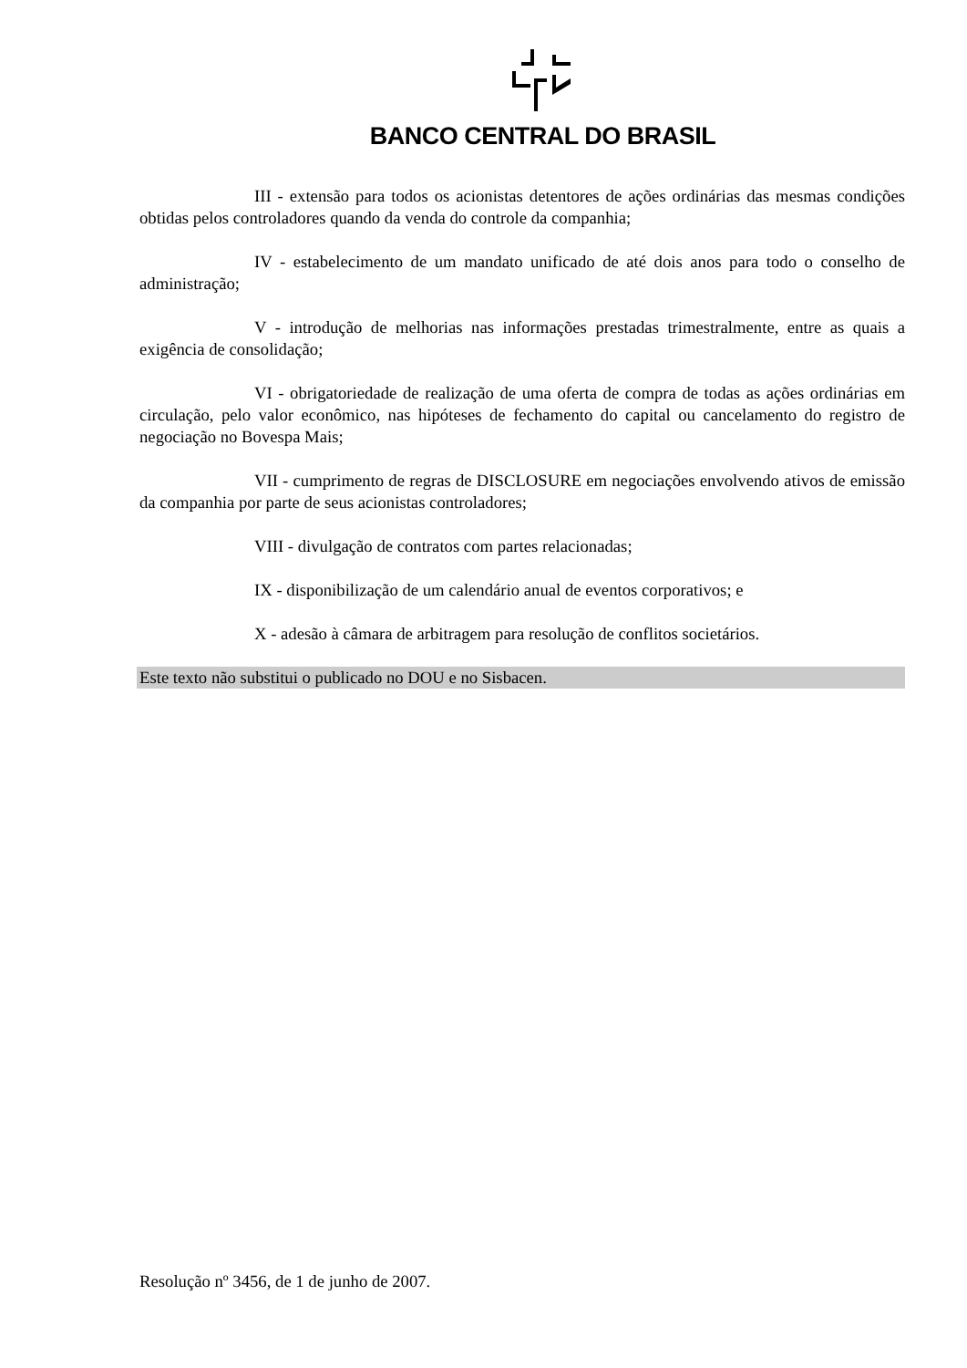BANCO CENTRAL DO BRASIL
III - extensão para todos os acionistas detentores de ações ordinárias das mesmas condições obtidas pelos controladores quando da venda do controle da companhia;
IV - estabelecimento de um mandato unificado de até dois anos para todo o conselho de administração;
V - introdução de melhorias nas informações prestadas trimestralmente, entre as quais a exigência de consolidação;
VI - obrigatoriedade de realização de uma oferta de compra de todas as ações ordinárias em circulação, pelo valor econômico, nas hipóteses de fechamento do capital ou cancelamento do registro de negociação no Bovespa Mais;
VII - cumprimento de regras de DISCLOSURE em negociações envolvendo ativos de emissão da companhia por parte de seus acionistas controladores;
VIII - divulgação de contratos com partes relacionadas;
IX - disponibilização de um calendário anual de eventos corporativos; e
X - adesão à câmara de arbitragem para resolução de conflitos societários.
Este texto não substitui o publicado no DOU e no Sisbacen.
Resolução nº 3456, de 1 de junho de 2007.